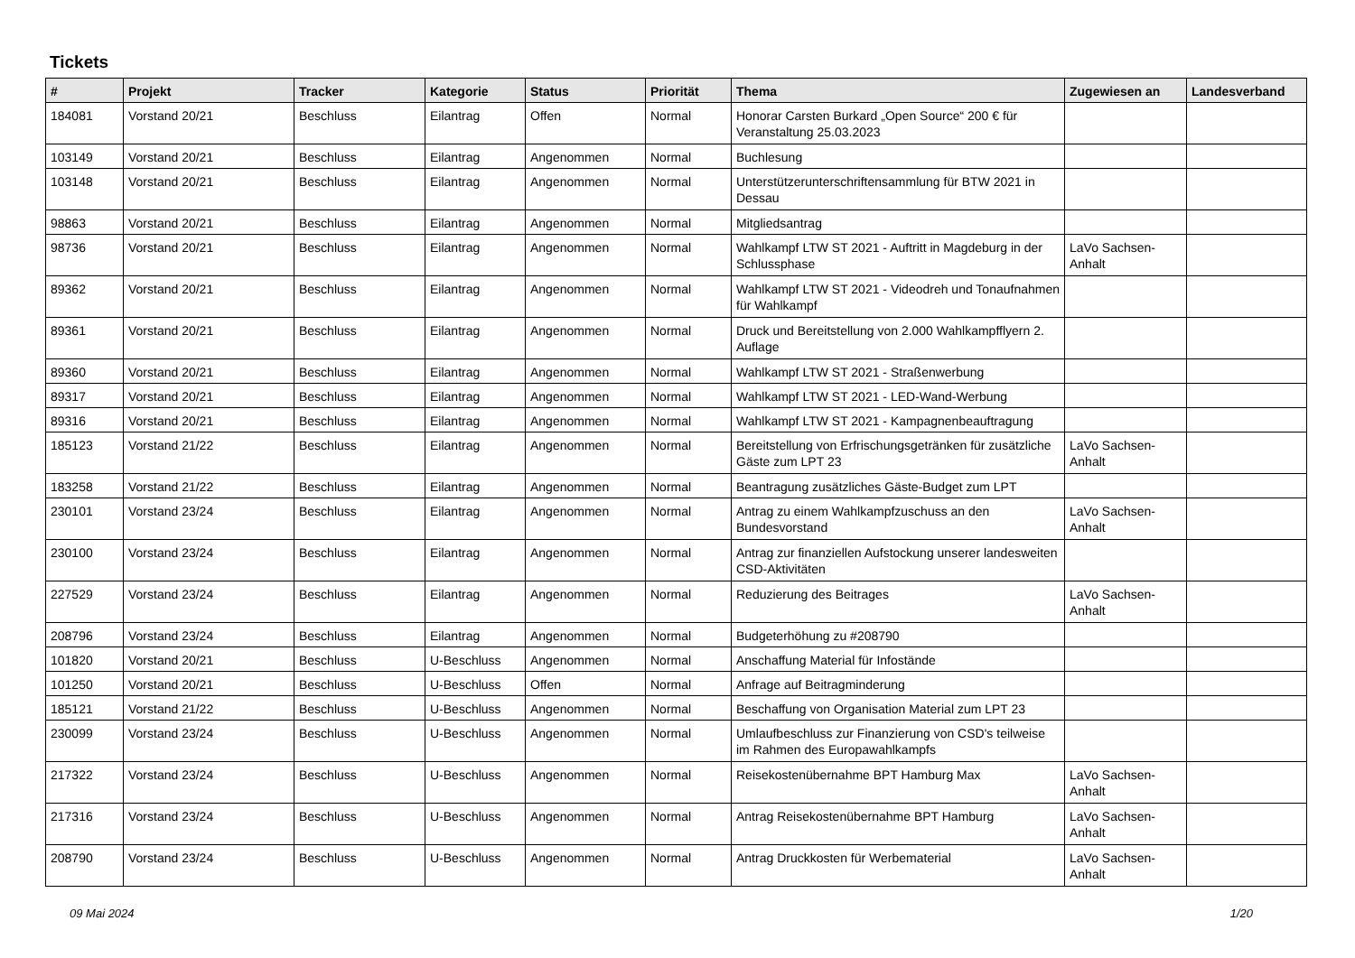Tickets
| # | Projekt | Tracker | Kategorie | Status | Priorität | Thema | Zugewiesen an | Landesverband |
| --- | --- | --- | --- | --- | --- | --- | --- | --- |
| 184081 | Vorstand 20/21 | Beschluss | Eilantrag | Offen | Normal | Honorar Carsten Burkard „Open Source“ 200 € für Veranstaltung 25.03.2023 | | |
| 103149 | Vorstand 20/21 | Beschluss | Eilantrag | Angenommen | Normal | Buchlesung | | |
| 103148 | Vorstand 20/21 | Beschluss | Eilantrag | Angenommen | Normal | Unterstützerunterschriftensammlung für BTW 2021 in Dessau | | |
| 98863 | Vorstand 20/21 | Beschluss | Eilantrag | Angenommen | Normal | Mitgliedsantrag | | |
| 98736 | Vorstand 20/21 | Beschluss | Eilantrag | Angenommen | Normal | Wahlkampf LTW ST 2021 - Auftritt in Magdeburg in der Schlussphase | LaVo Sachsen-Anhalt | |
| 89362 | Vorstand 20/21 | Beschluss | Eilantrag | Angenommen | Normal | Wahlkampf LTW ST 2021 - Videodreh und Tonaufnahmen für Wahlkampf | | |
| 89361 | Vorstand 20/21 | Beschluss | Eilantrag | Angenommen | Normal | Druck und Bereitstellung von 2.000 Wahlkampfflyern 2. Auflage | | |
| 89360 | Vorstand 20/21 | Beschluss | Eilantrag | Angenommen | Normal | Wahlkampf LTW ST 2021 - Straßenwerbung | | |
| 89317 | Vorstand 20/21 | Beschluss | Eilantrag | Angenommen | Normal | Wahlkampf LTW ST 2021 - LED-Wand-Werbung | | |
| 89316 | Vorstand 20/21 | Beschluss | Eilantrag | Angenommen | Normal | Wahlkampf LTW ST 2021 - Kampagnenbeauftragung | | |
| 185123 | Vorstand 21/22 | Beschluss | Eilantrag | Angenommen | Normal | Bereitstellung von Erfrischungsgetränken für zusätzliche Gäste zum LPT 23 | LaVo Sachsen-Anhalt | |
| 183258 | Vorstand 21/22 | Beschluss | Eilantrag | Angenommen | Normal | Beantragung zusätzliches Gäste-Budget zum LPT | | |
| 230101 | Vorstand 23/24 | Beschluss | Eilantrag | Angenommen | Normal | Antrag zu einem Wahlkampfzuschuss an den Bundesvorstand | LaVo Sachsen-Anhalt | |
| 230100 | Vorstand 23/24 | Beschluss | Eilantrag | Angenommen | Normal | Antrag zur finanziellen Aufstockung unserer landesweiten CSD-Aktivitäten | | |
| 227529 | Vorstand 23/24 | Beschluss | Eilantrag | Angenommen | Normal | Reduzierung des Beitrages | LaVo Sachsen-Anhalt | |
| 208796 | Vorstand 23/24 | Beschluss | Eilantrag | Angenommen | Normal | Budgeterhöhung zu #208790 | | |
| 101820 | Vorstand 20/21 | Beschluss | U-Beschluss | Angenommen | Normal | Anschaffung Material für Infostände | | |
| 101250 | Vorstand 20/21 | Beschluss | U-Beschluss | Offen | Normal | Anfrage auf Beitragminderung | | |
| 185121 | Vorstand 21/22 | Beschluss | U-Beschluss | Angenommen | Normal | Beschaffung von Organisation Material zum LPT 23 | | |
| 230099 | Vorstand 23/24 | Beschluss | U-Beschluss | Angenommen | Normal | Umlaufbeschluss zur Finanzierung von CSD's teilweise im Rahmen des Europawahlkampfs | | |
| 217322 | Vorstand 23/24 | Beschluss | U-Beschluss | Angenommen | Normal | Reisekostenübernahme BPT Hamburg Max | LaVo Sachsen-Anhalt | |
| 217316 | Vorstand 23/24 | Beschluss | U-Beschluss | Angenommen | Normal | Antrag Reisekostenübernahme BPT Hamburg | LaVo Sachsen-Anhalt | |
| 208790 | Vorstand 23/24 | Beschluss | U-Beschluss | Angenommen | Normal | Antrag Druckkosten für Werbematerial | LaVo Sachsen-Anhalt | |
09 Mai 2024 1/20